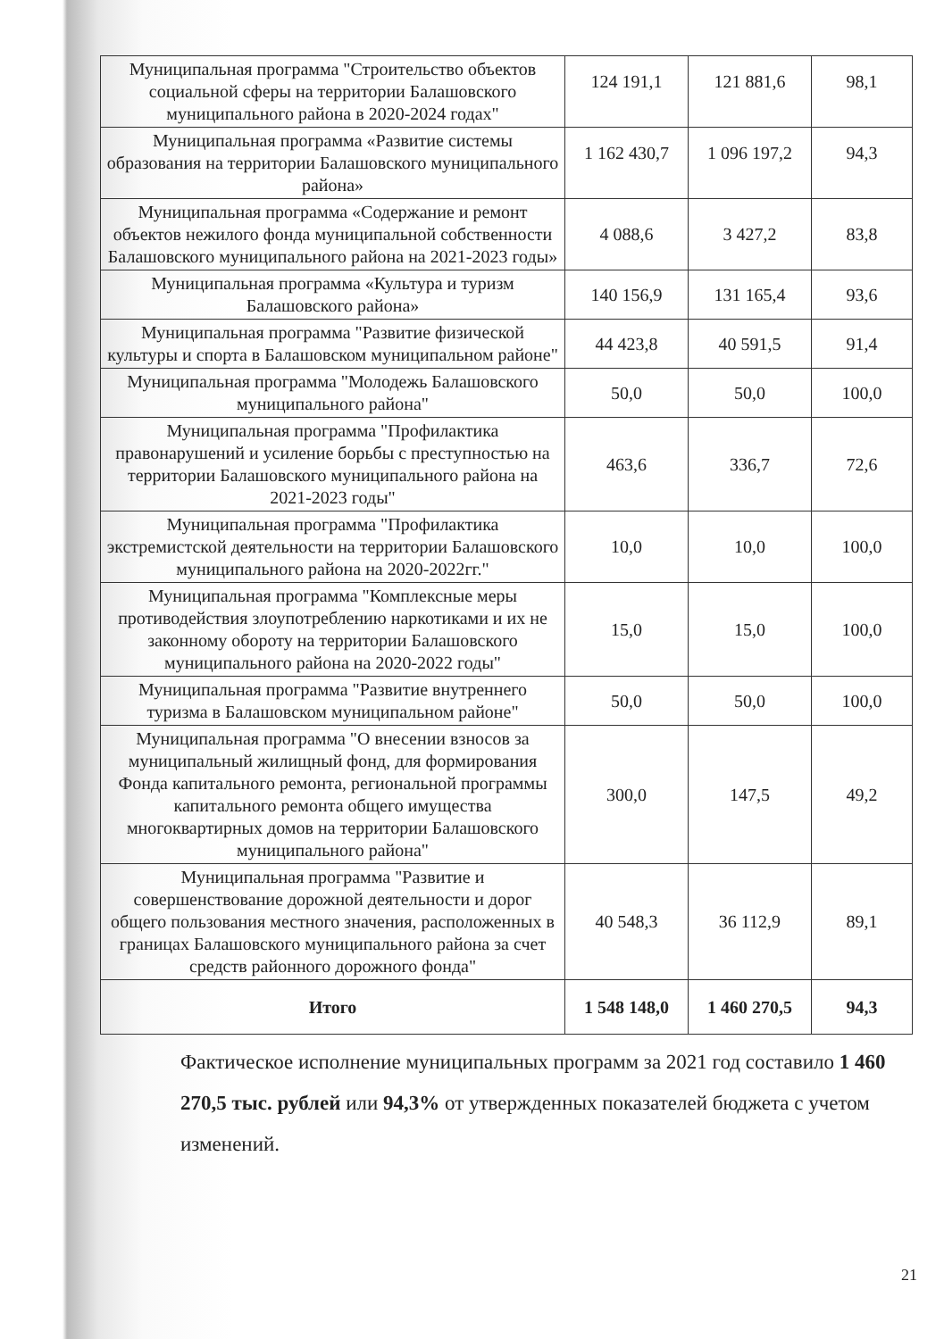| Муниципальная программа "Строительство объектов социальной сферы на территории Балашовского муниципального района в 2020-2024 годах" | 124 191,1 | 121 881,6 | 98,1 |
| Муниципальная программа «Развитие системы образования на территории Балашовского муниципального района» | 1 162 430,7 | 1 096 197,2 | 94,3 |
| Муниципальная программа «Содержание и ремонт объектов нежилого фонда муниципальной собственности Балашовского муниципального района на 2021-2023 годы» | 4 088,6 | 3 427,2 | 83,8 |
| Муниципальная программа «Культура и туризм Балашовского района» | 140 156,9 | 131 165,4 | 93,6 |
| Муниципальная программа "Развитие физической культуры и спорта в Балашовском муниципальном районе" | 44 423,8 | 40 591,5 | 91,4 |
| Муниципальная программа "Молодежь Балашовского муниципального района" | 50,0 | 50,0 | 100,0 |
| Муниципальная программа "Профилактика правонарушений и усиление борьбы с преступностью на территории Балашовского муниципального района на 2021-2023 годы" | 463,6 | 336,7 | 72,6 |
| Муниципальная программа "Профилактика экстремистской деятельности на территории Балашовского муниципального района на 2020-2022гг." | 10,0 | 10,0 | 100,0 |
| Муниципальная программа "Комплексные меры противодействия злоупотреблению наркотиками и их не законному обороту на территории Балашовского муниципального района на 2020-2022 годы" | 15,0 | 15,0 | 100,0 |
| Муниципальная программа "Развитие внутреннего туризма в Балашовском муниципальном районе" | 50,0 | 50,0 | 100,0 |
| Муниципальная программа "О внесении взносов за муниципальный жилищный фонд, для формирования Фонда капитального ремонта, региональной программы капитального ремонта общего имущества многоквартирных домов на территории Балашовского муниципального района" | 300,0 | 147,5 | 49,2 |
| Муниципальная программа "Развитие и совершенствование дорожной деятельности и дорог общего пользования местного значения, расположенных в границах Балашовского муниципального района за счет средств районного дорожного фонда" | 40 548,3 | 36 112,9 | 89,1 |
| Итого | 1 548 148,0 | 1 460 270,5 | 94,3 |
Фактическое исполнение муниципальных программ за 2021 год составило 1 460 270,5 тыс. рублей или 94,3% от утвержденных показателей бюджета с учетом изменений.
21